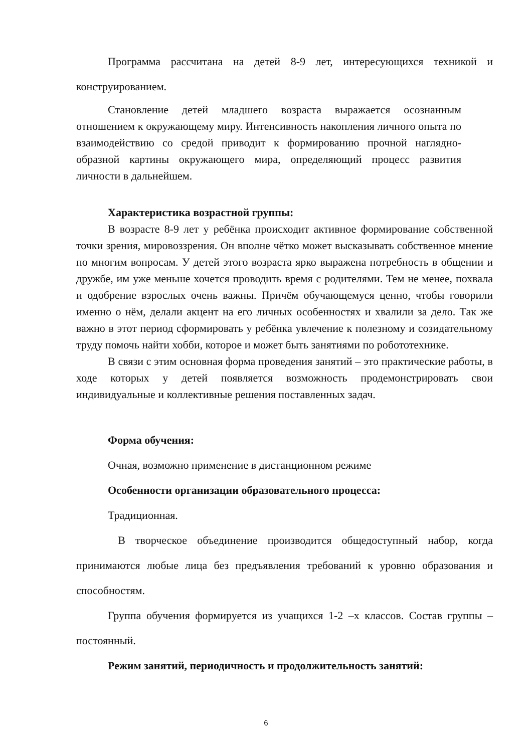Программа рассчитана на детей 8-9 лет, интересующихся техникой и конструированием.
Становление детей младшего возраста выражается осознанным отношением к окружающему миру. Интенсивность накопления личного опыта по взаимодействию со средой приводит к формированию прочной наглядно-образной картины окружающего мира, определяющий процесс развития личности в дальнейшем.
Характеристика возрастной группы:
В возрасте 8-9 лет у ребёнка происходит активное формирование собственной точки зрения, мировоззрения. Он вполне чётко может высказывать собственное мнение по многим вопросам. У детей этого возраста ярко выражена потребность в общении и дружбе, им уже меньше хочется проводить время с родителями. Тем не менее, похвала и одобрение взрослых очень важны. Причём обучающемуся ценно, чтобы говорили именно о нём, делали акцент на его личных особенностях и хвалили за дело. Так же важно в этот период сформировать у ребёнка увлечение к полезному и созидательному труду помочь найти хобби, которое и может быть занятиями по робототехнике.
В связи с этим основная форма проведения занятий – это практические работы, в ходе которых у детей появляется возможность продемонстрировать свои индивидуальные и коллективные решения поставленных задач.
Форма обучения:
Очная, возможно применение в дистанционном режиме
Особенности организации образовательного процесса:
Традиционная.
В творческое объединение производится общедоступный набор, когда принимаются любые лица без предъявления требований к уровню образования и способностям.
Группа обучения формируется из учащихся 1-2 –х классов. Состав группы – постоянный.
Режим занятий, периодичность и продолжительность занятий:
6